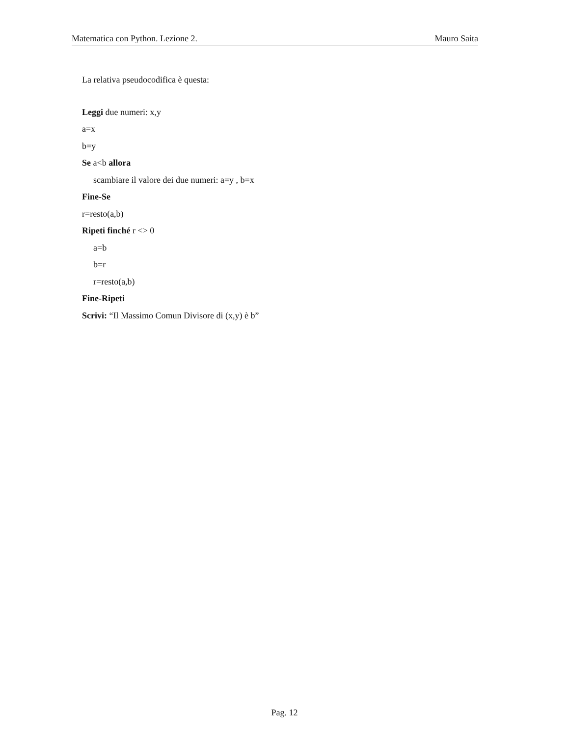Matematica con Python. Lezione 2. Mauro Saita
La relativa pseudocodifica è questa:
Leggi due numeri: x,y
a=x
b=y
Se a<b allora
scambiare il valore dei due numeri: a=y , b=x
Fine-Se
r=resto(a,b)
Ripeti finché r <> 0
a=b
b=r
r=resto(a,b)
Fine-Ripeti
Scrivi: “Il Massimo Comun Divisore di (x,y) è b”
Pag. 12